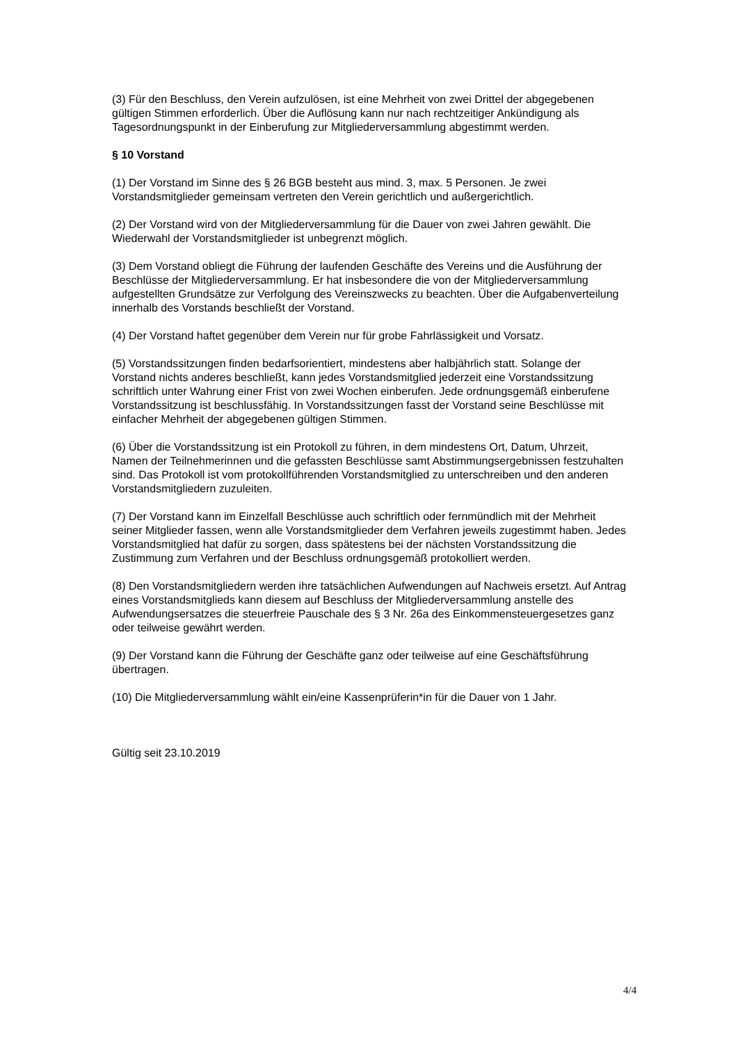(3) Für den Beschluss, den Verein aufzulösen, ist eine Mehrheit von zwei Drittel der abgegebenen gültigen Stimmen erforderlich. Über die Auflösung kann nur nach rechtzeitiger Ankündigung als Tagesordnungspunkt in der Einberufung zur Mitgliederversammlung abgestimmt werden.
§ 10 Vorstand
(1) Der Vorstand im Sinne des § 26 BGB besteht aus mind. 3, max. 5 Personen. Je zwei Vorstandsmitglieder gemeinsam vertreten den Verein gerichtlich und außergerichtlich.
(2) Der Vorstand wird von der Mitgliederversammlung für die Dauer von zwei Jahren gewählt. Die Wiederwahl der Vorstandsmitglieder ist unbegrenzt möglich.
(3) Dem Vorstand obliegt die Führung der laufenden Geschäfte des Vereins und die Ausführung der Beschlüsse der Mitgliederversammlung. Er hat insbesondere die von der Mitgliederversammlung aufgestellten Grundsätze zur Verfolgung des Vereinszwecks zu beachten. Über die Aufgabenverteilung innerhalb des Vorstands beschließt der Vorstand.
(4) Der Vorstand haftet gegenüber dem Verein nur für grobe Fahrlässigkeit und Vorsatz.
(5) Vorstandssitzungen finden bedarfsorientiert, mindestens aber halbjährlich statt. Solange der Vorstand nichts anderes beschließt, kann jedes Vorstandsmitglied jederzeit eine Vorstandssitzung schriftlich unter Wahrung einer Frist von zwei Wochen einberufen. Jede ordnungsgemäß einberufene Vorstandssitzung ist beschlussfähig. In Vorstandssitzungen fasst der Vorstand seine Beschlüsse mit einfacher Mehrheit der abgegebenen gültigen Stimmen.
(6) Über die Vorstandssitzung ist ein Protokoll zu führen, in dem mindestens Ort, Datum, Uhrzeit, Namen der Teilnehmerinnen und die gefassten Beschlüsse samt Abstimmungsergebnissen festzuhalten sind. Das Protokoll ist vom protokollführenden Vorstandsmitglied zu unterschreiben und den anderen Vorstandsmitgliedern zuzuleiten.
(7) Der Vorstand kann im Einzelfall Beschlüsse auch schriftlich oder fernmündlich mit der Mehrheit seiner Mitglieder fassen, wenn alle Vorstandsmitglieder dem Verfahren jeweils zugestimmt haben. Jedes Vorstandsmitglied hat dafür zu sorgen, dass spätestens bei der nächsten Vorstandssitzung die Zustimmung zum Verfahren und der Beschluss ordnungsgemäß protokolliert werden.
(8) Den Vorstandsmitgliedern werden ihre tatsächlichen Aufwendungen auf Nachweis ersetzt. Auf Antrag eines Vorstandsmitglieds kann diesem auf Beschluss der Mitgliederversammlung anstelle des Aufwendungsersatzes die steuerfreie Pauschale des § 3 Nr. 26a des Einkommensteuergesetzes ganz oder teilweise gewährt werden.
(9) Der Vorstand kann die Führung der Geschäfte ganz oder teilweise auf eine Geschäftsführung übertragen.
(10) Die Mitgliederversammlung wählt ein/eine Kassenprüferin*in für die Dauer von 1 Jahr.
Gültig seit 23.10.2019
4/4